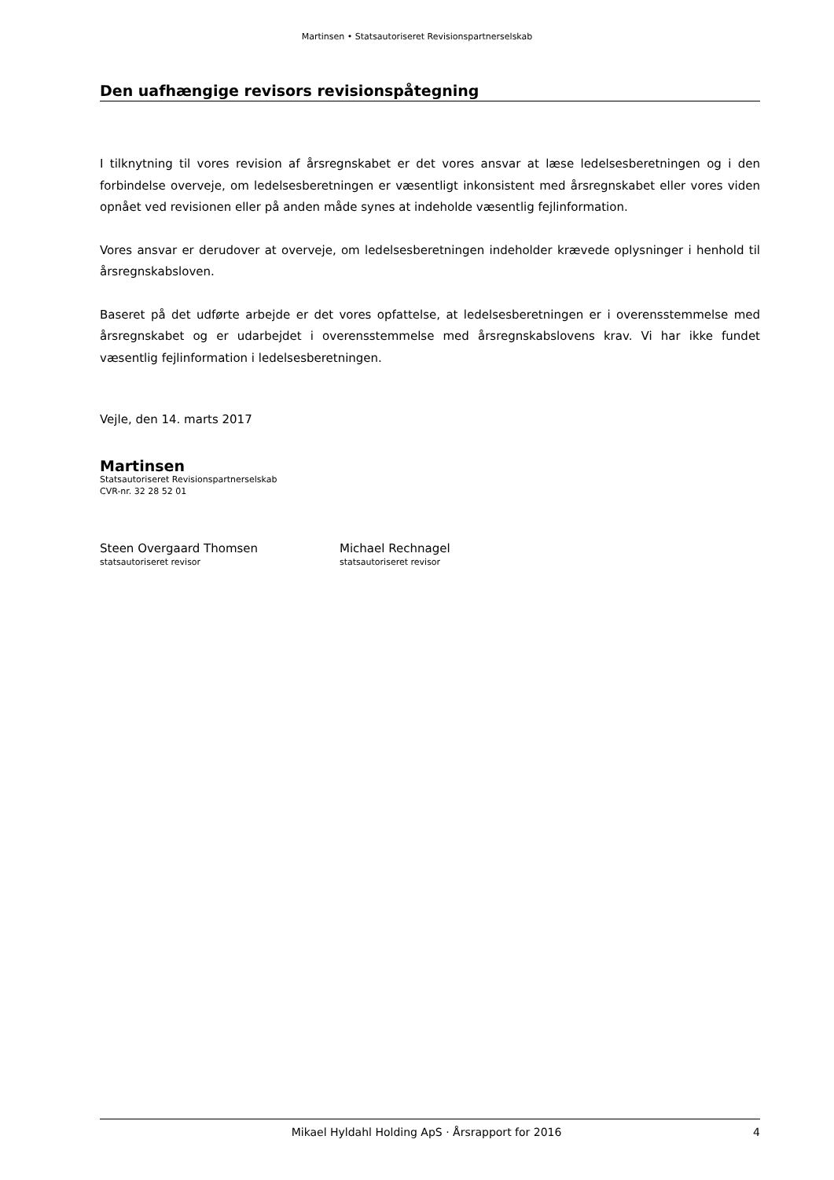Martinsen • Statsautoriseret Revisionspartnerselskab
Den uafhængige revisors revisionspåtegning
I tilknytning til vores revision af årsregnskabet er det vores ansvar at læse ledelsesberetningen og i den forbindelse overveje, om ledelsesberetningen er væsentligt inkonsistent med årsregnskabet eller vores viden opnået ved revisionen eller på anden måde synes at indeholde væsentlig fejlinformation.
Vores ansvar er derudover at overveje, om ledelsesberetningen indeholder krævede oplysninger i henhold til årsregnskabsloven.
Baseret på det udførte arbejde er det vores opfattelse, at ledelsesberetningen er i overensstemmelse med årsregnskabet og er udarbejdet i overensstemmelse med årsregnskabslovens krav. Vi har ikke fundet væsentlig fejlinformation i ledelsesberetningen.
Vejle, den 14. marts 2017
Martinsen
Statsautoriseret Revisionspartnerselskab
CVR-nr. 32 28 52 01
Steen Overgaard Thomsen
statsautoriseret revisor
Michael Rechnagel
statsautoriseret revisor
Mikael Hyldahl Holding ApS · Årsrapport for 2016 4